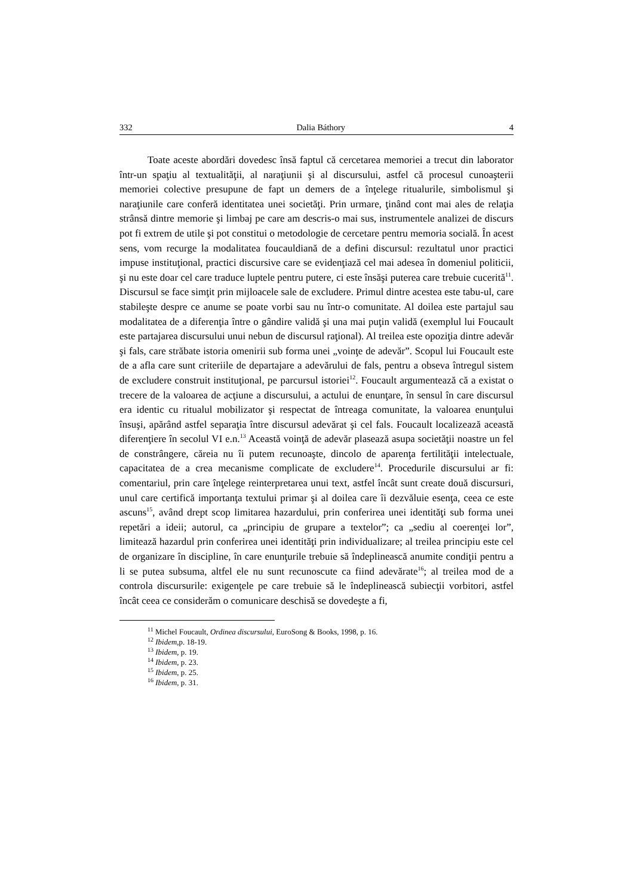332 Dalia Báthory 4
Toate aceste abordări dovedesc însă faptul că cercetarea memoriei a trecut din laborator într-un spaţiu al textualităţii, al naraţiunii şi al discursului, astfel că procesul cunoaşterii memoriei colective presupune de fapt un demers de a înţelege ritualurile, simbolismul şi naraţiunile care conferă identitatea unei societăţi. Prin urmare, ţinând cont mai ales de relaţia strânsă dintre memorie şi limbaj pe care am descris-o mai sus, instrumentele analizei de discurs pot fi extrem de utile şi pot constitui o metodologie de cercetare pentru memoria socială. În acest sens, vom recurge la modalitatea foucauldiană de a defini discursul: rezultatul unor practici impuse instituţional, practici discursive care se evidenţiază cel mai adesea în domeniul politicii, şi nu este doar cel care traduce luptele pentru putere, ci este însăşi puterea care trebuie cucerită<sup>11</sup>. Discursul se face simţit prin mijloacele sale de excludere. Primul dintre acestea este tabu-ul, care stabileşte despre ce anume se poate vorbi sau nu într-o comunitate. Al doilea este partajul sau modalitatea de a diferenţia între o gândire validă şi una mai puţin validă (exemplul lui Foucault este partajarea discursului unui nebun de discursul raţional). Al treilea este opoziţia dintre adevăr şi fals, care străbate istoria omenirii sub forma unei „voinţe de adevăr”. Scopul lui Foucault este de a afla care sunt criteriile de departajare a adevărului de fals, pentru a obseva întregul sistem de excludere construit instituţional, pe parcursul istoriei<sup>12</sup>. Foucault argumentează că a existat o trecere de la valoarea de acţiune a discursului, a actului de enunţare, în sensul în care discursul era identic cu ritualul mobilizator şi respectat de întreaga comunitate, la valoarea enunţului însuşi, apărând astfel separaţia între discursul adevărat şi cel fals. Foucault localizează această diferenţiere în secolul VI e.n.<sup>13</sup> Această voinţă de adevăr plasează asupa societăţii noastre un fel de constrângere, căreia nu îi putem recunoaşte, dincolo de aparenţa fertilităţii intelectuale, capacitatea de a crea mecanisme complicate de excludere<sup>14</sup>. Procedurile discursului ar fi: comentariul, prin care înţelege reinterpretarea unui text, astfel încât sunt create două discursuri, unul care certifică importanţa textului primar şi al doilea care îi dezvăluie esenţa, ceea ce este ascuns<sup>15</sup>, având drept scop limitarea hazardului, prin conferirea unei identităţi sub forma unei repetări a ideii; autorul, ca „principiu de grupare a textelor”; ca „sediu al coerenţei lor”, limitează hazardul prin conferirea unei identităţi prin individualizare; al treilea principiu este cel de organizare în discipline, în care enunţurile trebuie să îndeplinească anumite condiţii pentru a li se putea subsuma, altfel ele nu sunt recunoscute ca fiind adevărate<sup>16</sup>; al treilea mod de a controla discursurile: exigenţele pe care trebuie să le îndeplinească subiecţii vorbitori, astfel încât ceea ce considerăm o comunicare deschisă se dovedeşte a fi,
<sup>11</sup> Michel Foucault, Ordinea discursului, EuroSong & Books, 1998, p. 16.
<sup>12</sup> Ibidem, p. 18-19.
<sup>13</sup> Ibidem, p. 19.
<sup>14</sup> Ibidem, p. 23.
<sup>15</sup> Ibidem, p. 25.
<sup>16</sup> Ibidem, p. 31.